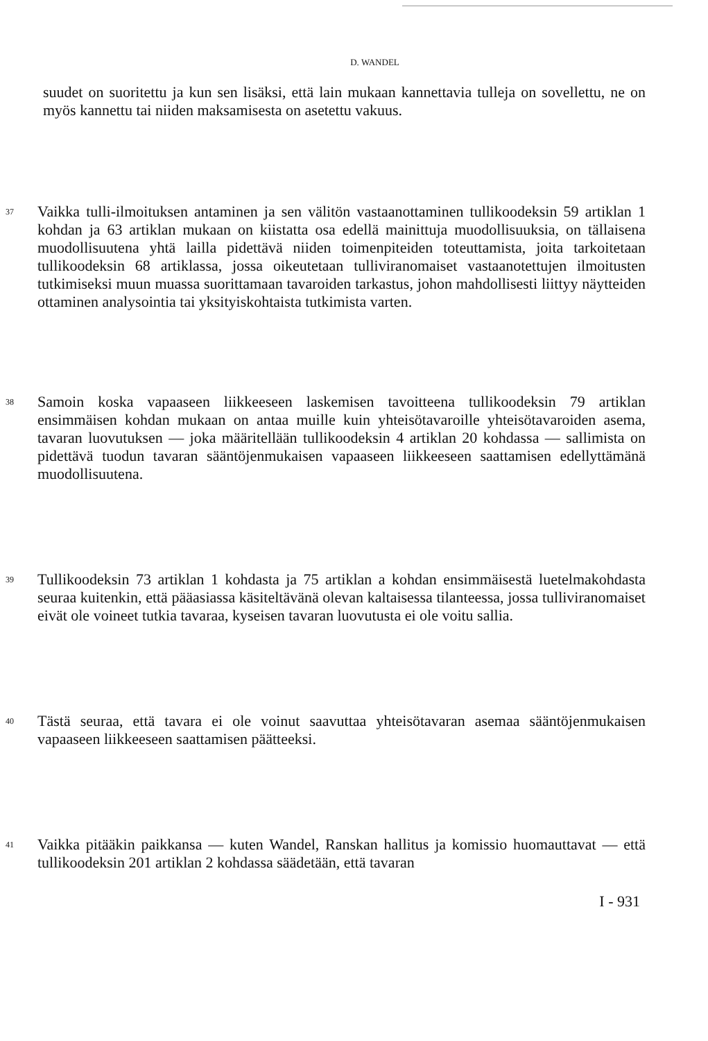D. WANDEL
suudet on suoritettu ja kun sen lisäksi, että lain mukaan kannettavia tulleja on sovellettu, ne on myös kannettu tai niiden maksamisesta on asetettu vakuus.
37
Vaikka tulli-ilmoituksen antaminen ja sen välitön vastaanottaminen tullikoodeksin 59 artiklan 1 kohdan ja 63 artiklan mukaan on kiistatta osa edellä mainittuja muodollisuuksia, on tällaisena muodollisuutena yhtä lailla pidettävä niiden toimenpiteiden toteuttamista, joita tarkoitetaan tullikoodeksin 68 artiklassa, jossa oikeutetaan tulliviranomaiset vastaanotettujen ilmoitusten tutkimiseksi muun muassa suorittamaan tavaroiden tarkastus, johon mahdollisesti liittyy näytteiden ottaminen analysointia tai yksityiskohtaista tutkimista varten.
38
Samoin koska vapaaseen liikkeeseen laskemisen tavoitteena tullikoodeksin 79 artiklan ensimmäisen kohdan mukaan on antaa muille kuin yhteisötavaroille yhteisötavaroiden asema, tavaran luovutuksen — joka määritellään tullikoodeksin 4 artiklan 20 kohdassa — sallimista on pidettävä tuodun tavaran sääntöjenmukaisen vapaaseen liikkeeseen saattamisen edellyttämänä muodollisuutena.
39
Tullikoodeksin 73 artiklan 1 kohdasta ja 75 artiklan a kohdan ensimmäisestä luetelmakohdasta seuraa kuitenkin, että pääasiassa käsiteltävänä olevan kaltaisessa tilanteessa, jossa tulliviranomaiset eivät ole voineet tutkia tavaraa, kyseisen tavaran luovutusta ei ole voitu sallia.
40
Tästä seuraa, että tavara ei ole voinut saavuttaa yhteisötavaran asemaa sääntöjenmukaisen vapaaseen liikkeeseen saattamisen päätteeksi.
41
Vaikka pitääkin paikkansa — kuten Wandel, Ranskan hallitus ja komissio huomauttavat — että tullikoodeksin 201 artiklan 2 kohdassa säädetään, että tavaran
I - 931